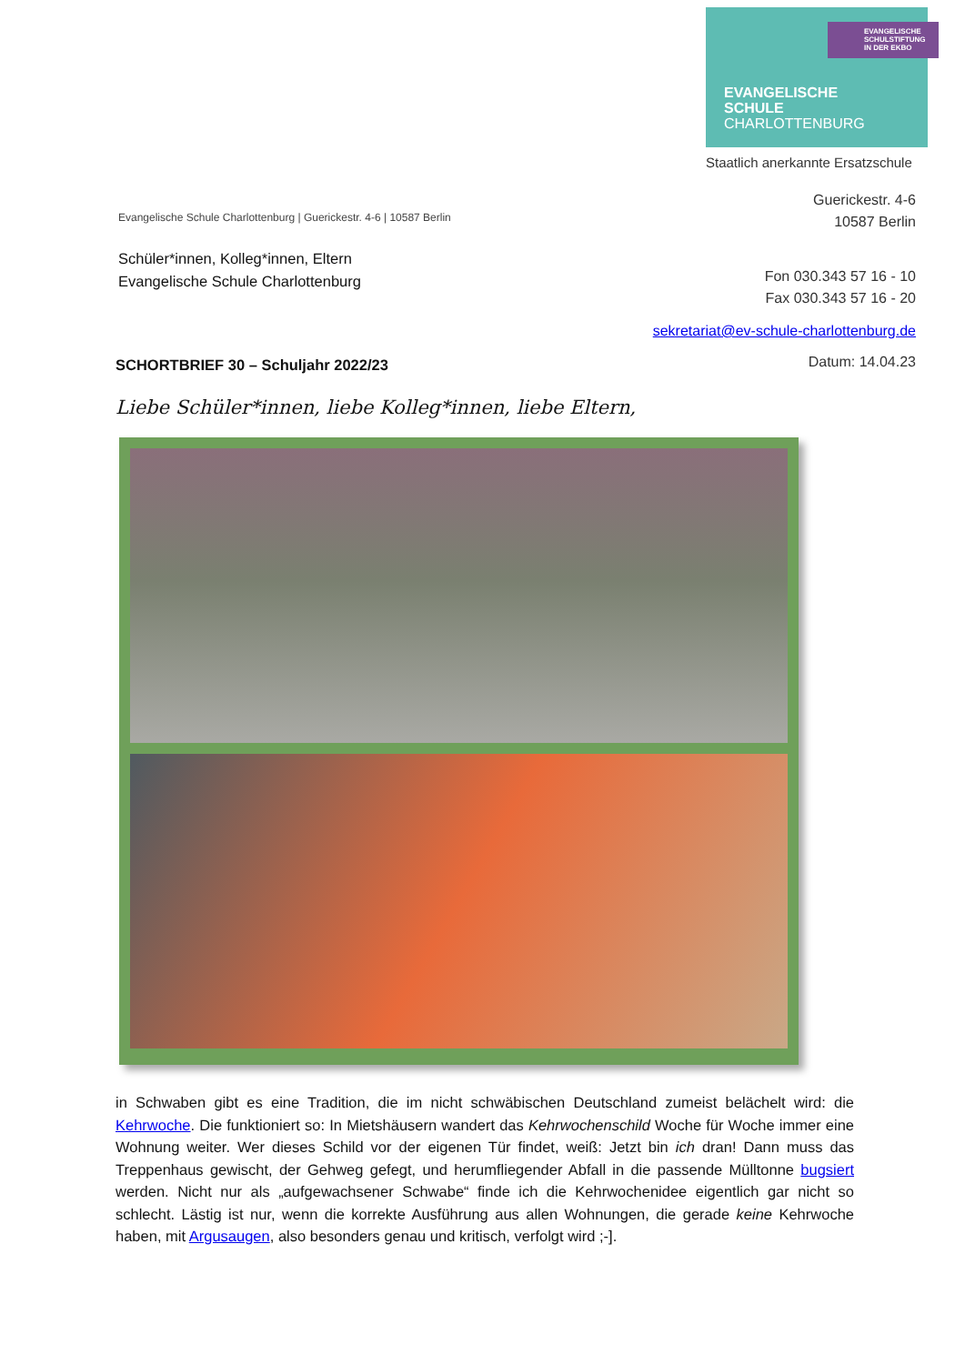EVANGELISCHE
SCHULSTIFTUNG
IN DER EKBO
EVANGELISCHE
SCHULE
CHARLOTTENBURG
Staatlich anerkannte Ersatzschule
Guerickestr. 4-6
10587 Berlin
Evangelische Schule Charlottenburg | Guerickestr. 4-6 | 10587 Berlin
Schüler*innen, Kolleg*innen, Eltern
Evangelische Schule Charlottenburg
Fon 030.343 57 16 - 10
Fax 030.343 57 16 - 20
sekretariat@ev-schule-charlottenburg.de
Datum: 14.04.23
SCHORTBRIEF 30 – Schuljahr 2022/23
Liebe Schüler*innen, liebe Kolleg*innen, liebe Eltern,
in Schwaben gibt es eine Tradition, die im nicht schwäbischen Deutschland zumeist belächelt wird: die Kehrwoche. Die funktioniert so: In Mietshäusern wandert das Kehrwochenschild Woche für Woche immer eine Wohnung weiter. Wer dieses Schild vor der eigenen Tür findet, weiß: Jetzt bin ich dran! Dann muss das Treppenhaus gewischt, der Gehweg gefegt, und herumfliegender Abfall in die passende Mülltonne bugsiert werden. Nicht nur als „aufgewachsener Schwabe“ finde ich die Kehrwochenidee eigentlich gar nicht so schlecht. Lästig ist nur, wenn die korrekte Ausführung aus allen Wohnungen, die gerade keine Kehrwoche haben, mit Argusaugen, also besonders genau und kritisch, verfolgt wird ;-].